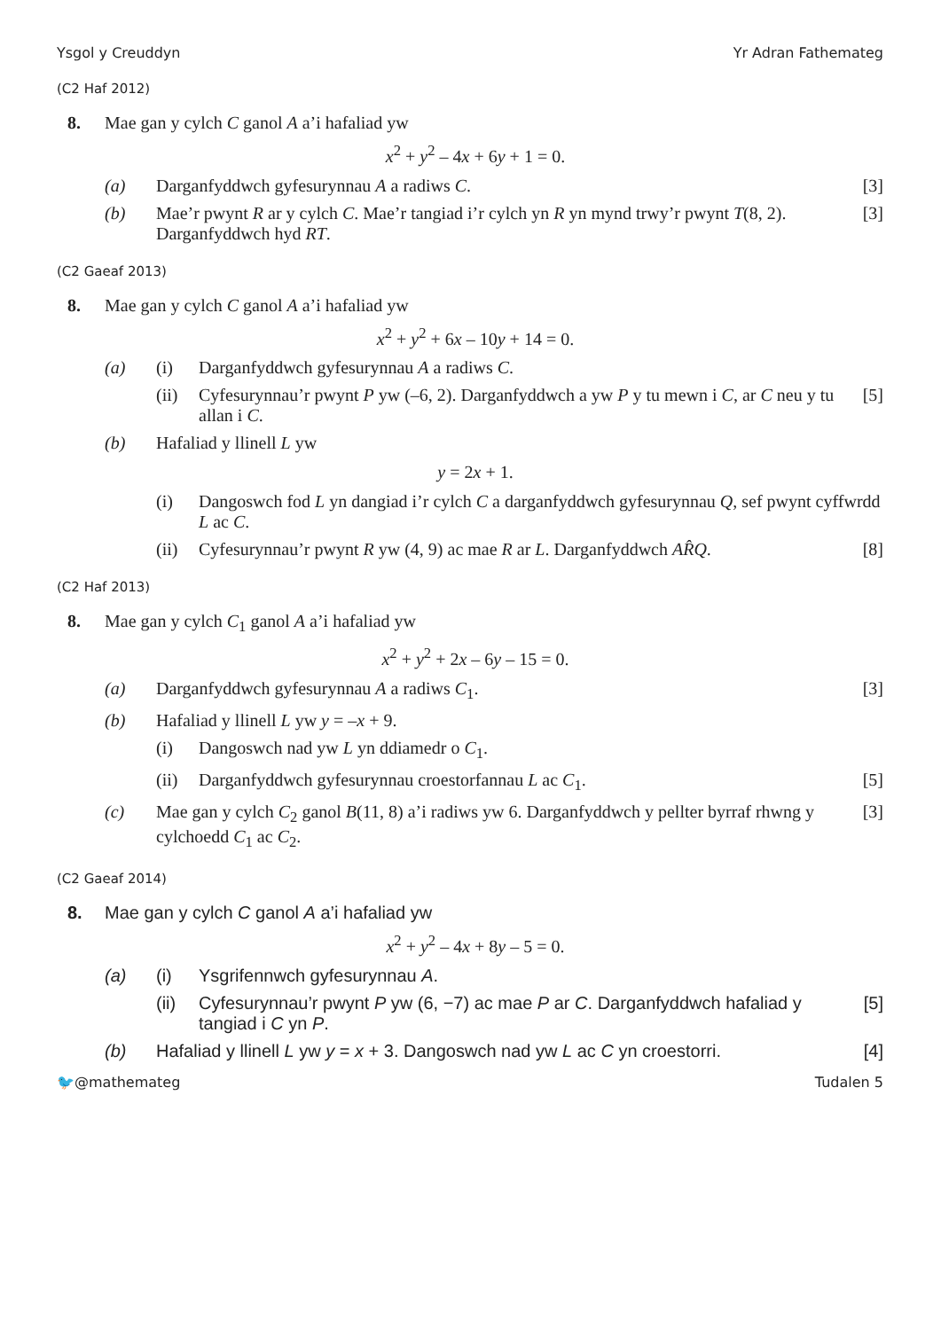Ysgol y Creuddyn Yr Adran Fathemateg
(C2 Haf 2012)
8. Mae gan y cylch C ganol A a’i hafaliad yw
x<sup>2</sup> + y<sup>2</sup> – 4x + 6y + 1 = 0.
(a) Darganfyddwch gyfesurynnau A a radiws C. [3]
(b) Mae’r pwynt R ar y cylch C. Mae’r tangiad i’r cylch yn R yn mynd trwy’r pwynt T(8, 2). Darganfyddwch hyd RT. [3]
(C2 Gaeaf 2013)
8. Mae gan y cylch C ganol A a’i hafaliad yw
x<sup>2</sup> + y<sup>2</sup> + 6x – 10y + 14 = 0.
(a) (i) Darganfyddwch gyfesurynnau A a radiws C.
(ii) Cyfesurynnau’r pwynt P yw (–6, 2). Darganfyddwch a yw P y tu mewn i C, ar C neu y tu allan i C. [5]
(b) Hafaliad y llinell L yw
y = 2x + 1.
(i) Dangoswch fod L yn dangiad i’r cylch C a darganfyddwch gyfesurynnau Q, sef pwynt cyffwrdd L ac C.
(ii) Cyfesurynnau’r pwynt R yw (4, 9) ac mae R ar L. Darganfyddwch AR̂Q. [8]
(C2 Haf 2013)
8. Mae gan y cylch C<sub>1</sub> ganol A a’i hafaliad yw
x<sup>2</sup> + y<sup>2</sup> + 2x – 6y – 15 = 0.
(a) Darganfyddwch gyfesurynnau A a radiws C<sub>1</sub>. [3]
(b) Hafaliad y llinell L yw y = –x + 9.
(i) Dangoswch nad yw L yn ddiamedr o C<sub>1</sub>.
(ii) Darganfyddwch gyfesurynnau croestorfannau L ac C<sub>1</sub>. [5]
(c) Mae gan y cylch C<sub>2</sub> ganol B(11, 8) a’i radiws yw 6. Darganfyddwch y pellter byrraf rhwng y cylchoedd C<sub>1</sub> ac C<sub>2</sub>. [3]
(C2 Gaeaf 2014)
8. Mae gan y cylch C ganol A a’i hafaliad yw
x<sup>2</sup> + y<sup>2</sup> – 4x + 8y – 5 = 0.
(a) (i) Ysgrifennwch gyfesurynnau A.
(ii) Cyfesurynnau’r pwynt P yw (6, −7) ac mae P ar C. Darganfyddwch hafaliad y tangiad i C yn P. [5]
(b) Hafaliad y llinell L yw y = x + 3. Dangoswch nad yw L ac C yn croestorri. [4]
🐦@mathemateg Tudalen 5